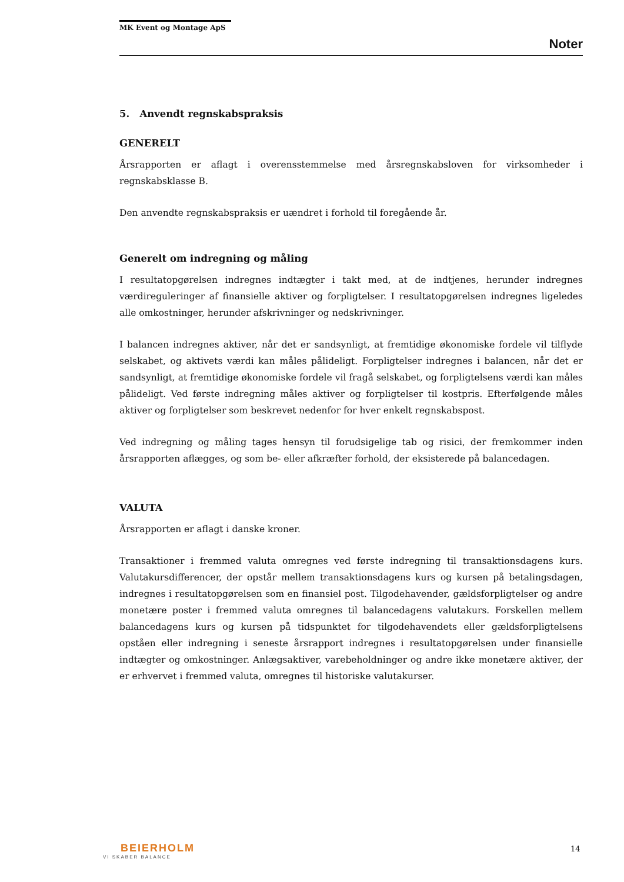MK Event og Montage ApS
Noter
5. Anvendt regnskabspraksis
GENERELT
Årsrapporten er aflagt i overensstemmelse med årsregnskabsloven for virksomheder i regnskabsklasse B.
Den anvendte regnskabspraksis er uændret i forhold til foregående år.
Generelt om indregning og måling
I resultatopgørelsen indregnes indtægter i takt med, at de indtjenes, herunder indregnes værdireguleringer af finansielle aktiver og forpligtelser. I resultatopgørelsen indregnes ligeledes alle omkostninger, herunder afskrivninger og nedskrivninger.
I balancen indregnes aktiver, når det er sandsynligt, at fremtidige økonomiske fordele vil tilflyde selskabet, og aktivets værdi kan måles pålideligt. Forpligtelser indregnes i balancen, når det er sandsynligt, at fremtidige økonomiske fordele vil fragå selskabet, og forpligtelsens værdi kan måles pålideligt. Ved første indregning måles aktiver og forpligtelser til kostpris. Efterfølgende måles aktiver og forpligtelser som beskrevet nedenfor for hver enkelt regnskabspost.
Ved indregning og måling tages hensyn til forudsigelige tab og risici, der fremkommer inden årsrapporten aflægges, og som be- eller afkræfter forhold, der eksisterede på balancedagen.
VALUTA
Årsrapporten er aflagt i danske kroner.
Transaktioner i fremmed valuta omregnes ved første indregning til transaktionsdagens kurs. Valutakursdifferencer, der opstår mellem transaktionsdagens kurs og kursen på betalingsdagen, indregnes i resultatopgørelsen som en finansiel post. Tilgodehavender, gældsforpligtelser og andre monetære poster i fremmed valuta omregnes til balancedagens valutakurs. Forskellen mellem balancedagens kurs og kursen på tidspunktet for tilgodehavendets eller gældsforpligtelsens opståen eller indregning i seneste årsrapport indregnes i resultatopgørelsen under finansielle indtægter og omkostninger. Anlægsaktiver, varebeholdninger og andre ikke monetære aktiver, der er erhvervet i fremmed valuta, omregnes til historiske valutakurser.
BEIERHOLM
VI SKABER BALANCE
14